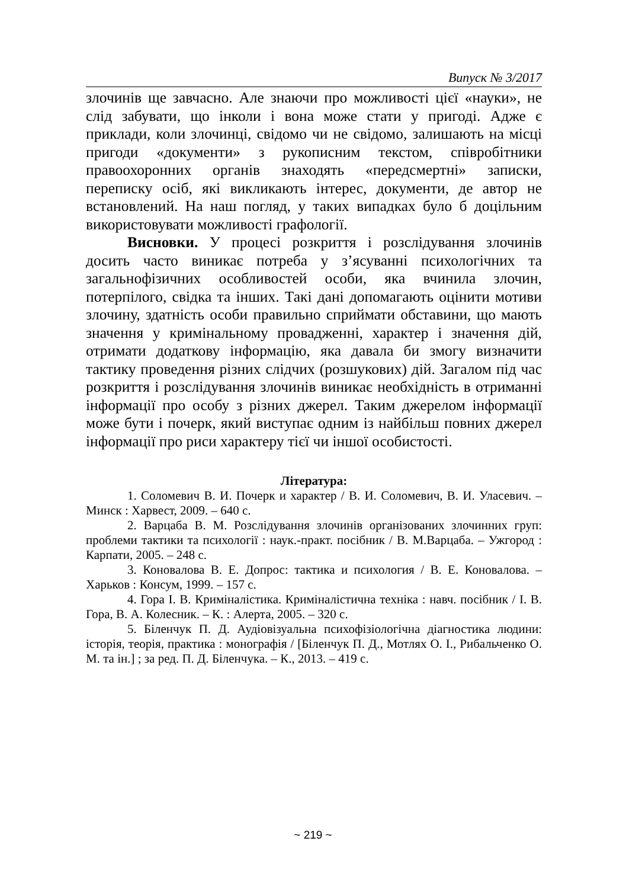Випуск № 3/2017
злочинів ще завчасно. Але знаючи про можливості цієї «науки», не слід забувати, що інколи і вона може стати у пригоді. Адже є приклади, коли злочинці, свідомо чи не свідомо, залишають на місці пригоди «документи» з рукописним текстом, співробітники правоохоронних органів знаходять «передсмертні» записки, переписку осіб, які викликають інтерес, документи, де автор не встановлений. На наш погляд, у таких випадках було б доцільним використовувати можливості графології.
Висновки. У процесі розкриття і розслідування злочинів досить часто виникає потреба у з’ясуванні психологічних та загальнофізичних особливостей особи, яка вчинила злочин, потерпілого, свідка та інших. Такі дані допомагають оцінити мотиви злочину, здатність особи правильно сприймати обставини, що мають значення у кримінальному провадженні, характер і значення дій, отримати додаткову інформацію, яка давала би змогу визначити тактику проведення різних слідчих (розшукових) дій. Загалом під час розкриття і розслідування злочинів виникає необхідність в отриманні інформації про особу з різних джерел. Таким джерелом інформації може бути і почерк, який виступає одним із найбільш повних джерел інформації про риси характеру тієї чи іншої особистості.
Література:
1. Соломевич В. И. Почерк и характер / В. И. Соломевич, В. И. Уласевич. – Минск : Харвест, 2009. – 640 с.
2. Варцаба В. М. Розслідування злочинів організованих злочинних груп: проблеми тактики та психології : наук.-практ. посібник / В. М.Варцаба. – Ужгород : Карпати, 2005. – 248 с.
3. Коновалова В. Е. Допрос: тактика и психология / В. Е. Коновалова. – Харьков : Консум, 1999. – 157 с.
4. Гора І. В. Криміналістика. Криміналістична техніка : навч. посібник / І. В. Гора, В. А. Колесник. – К. : Алерта, 2005. – 320 с.
5. Біленчук П. Д. Аудіовізуальна психофізіологічна діагностика людини: історія, теорія, практика : монографія / [Біленчук П. Д., Мотлях О. І., Рибальченко О. М. та ін.] ; за ред. П. Д. Біленчука. – К., 2013. – 419 с.
~ 219 ~